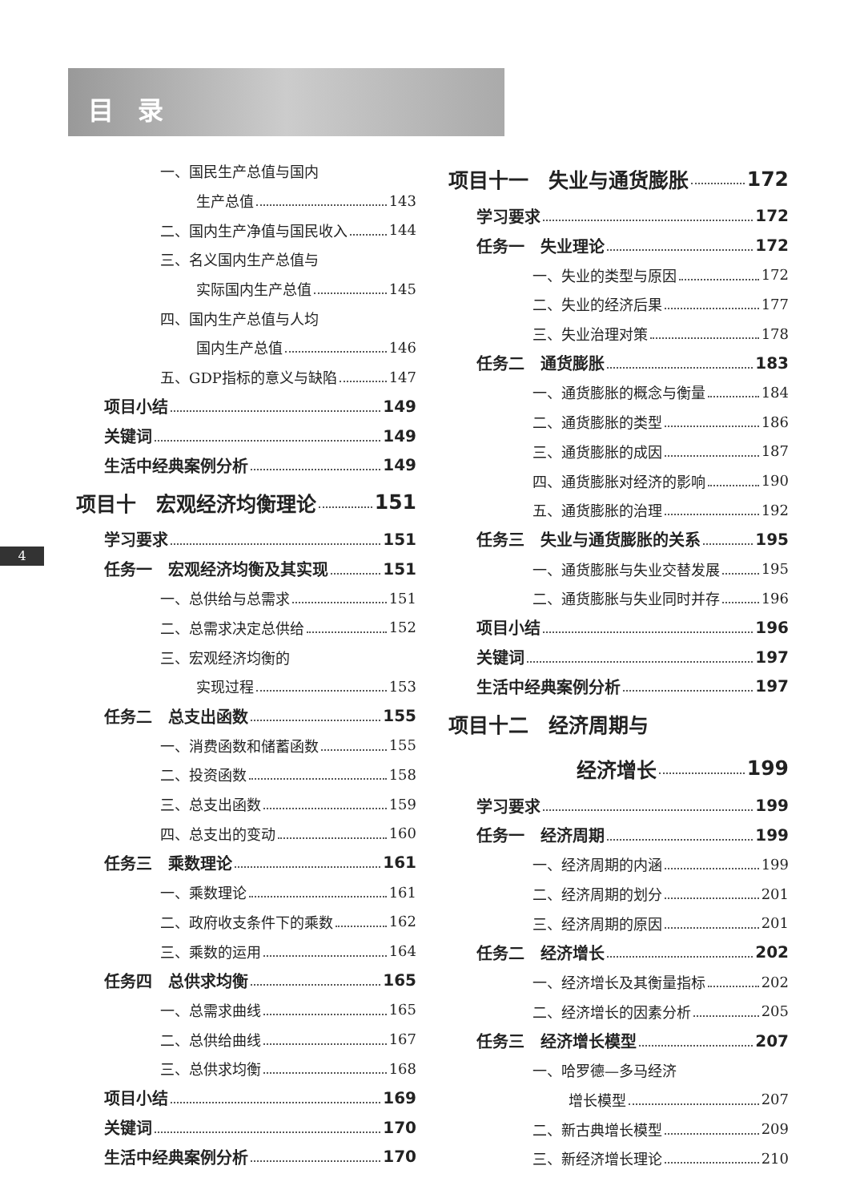目录
4
一、国民生产总值与国内
生产总值 143
二、国内生产净值与国民收入 144
三、名义国内生产总值与
实际国内生产总值 145
四、国内生产总值与人均
国内生产总值 146
五、GDP指标的意义与缺陷 147
项目小结 149
关键词 149
生活中经典案例分析 149
项目十　宏观经济均衡理论 151
学习要求 151
任务一　宏观经济均衡及其实现 151
一、总供给与总需求 151
二、总需求决定总供给 152
三、宏观经济均衡的
实现过程 153
任务二　总支出函数 155
一、消费函数和储蓄函数 155
二、投资函数 158
三、总支出函数 159
四、总支出的变动 160
任务三　乘数理论 161
一、乘数理论 161
二、政府收支条件下的乘数 162
三、乘数的运用 164
任务四　总供求均衡 165
一、总需求曲线 165
二、总供给曲线 167
三、总供求均衡 168
项目小结 169
关键词 170
生活中经典案例分析 170
项目十一　失业与通货膨胀 172
学习要求 172
任务一　失业理论 172
一、失业的类型与原因 172
二、失业的经济后果 177
三、失业治理对策 178
任务二　通货膨胀 183
一、通货膨胀的概念与衡量 184
二、通货膨胀的类型 186
三、通货膨胀的成因 187
四、通货膨胀对经济的影响 190
五、通货膨胀的治理 192
任务三　失业与通货膨胀的关系 195
一、通货膨胀与失业交替发展 195
二、通货膨胀与失业同时并存 196
项目小结 196
关键词 197
生活中经典案例分析 197
项目十二　经济周期与
经济增长 199
学习要求 199
任务一　经济周期 199
一、经济周期的内涵 199
二、经济周期的划分 201
三、经济周期的原因 201
任务二　经济增长 202
一、经济增长及其衡量指标 202
二、经济增长的因素分析 205
任务三　经济增长模型 207
一、哈罗德—多马经济
增长模型 207
二、新古典增长模型 209
三、新经济增长理论 210